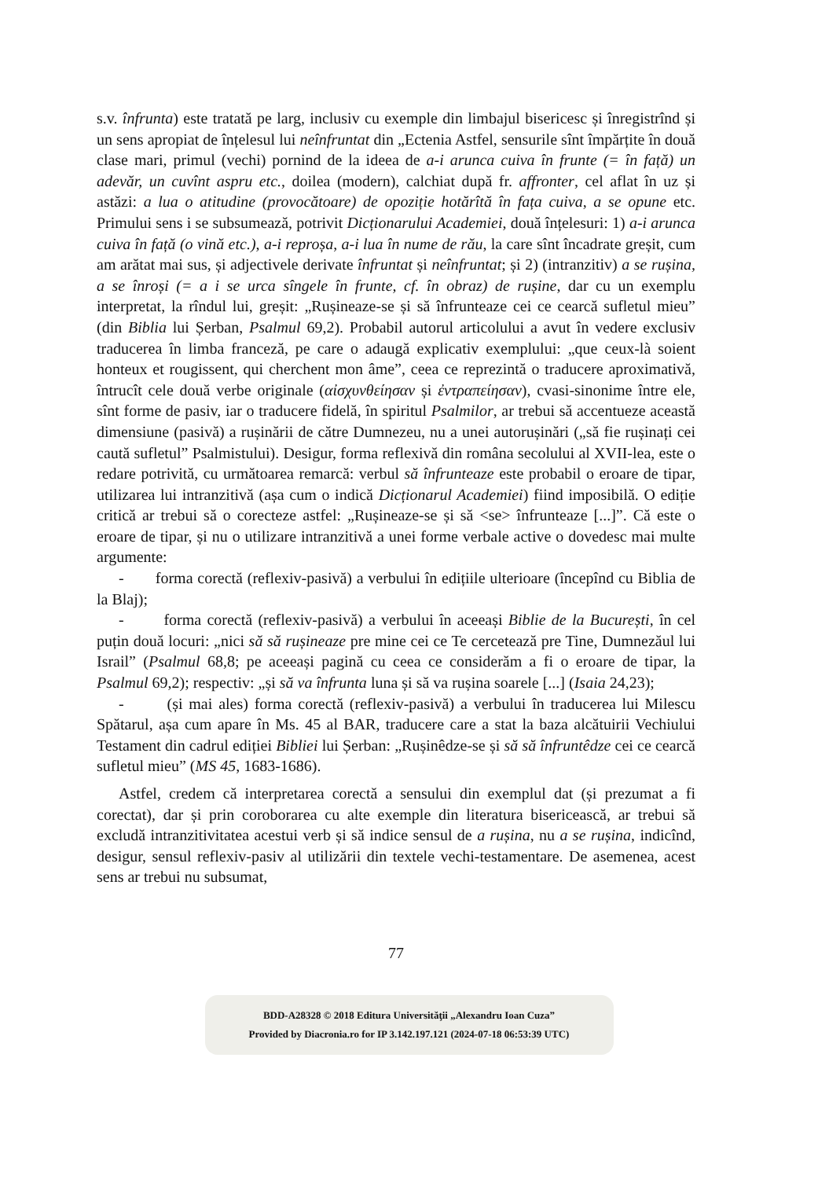s.v. înfrunta) este tratată pe larg, inclusiv cu exemple din limbajul bisericesc și înregistrînd și un sens apropiat de înțelesul lui neînfruntat din „Ectenia Astfel, sensurile sînt împărțite în două clase mari, primul (vechi) pornind de la ideea de a-i arunca cuiva în frunte (= în față) un adevăr, un cuvînt aspru etc., doilea (modern), calchiat după fr. affronter, cel aflat în uz și astăzi: a lua o atitudine (provocătoare) de opoziție hotărîtă în fața cuiva, a se opune etc. Primului sens i se subsumează, potrivit Dicționarului Academiei, două înțelesuri: 1) a-i arunca cuiva în față (o vină etc.), a-i reproșa, a-i lua în nume de rău, la care sînt încadrate greșit, cum am arătat mai sus, și adjectivele derivate înfruntat și neînfruntat; și 2) (intranzitiv) a se rușina, a se înroși (= a i se urca sîngele în frunte, cf. în obraz) de rușine, dar cu un exemplu interpretat, la rîndul lui, greșit: „Rușineaze-se și să înfrunteaze cei ce cearcă sufletul mieu” (din Biblia lui Șerban, Psalmul 69,2). Probabil autorul articolului a avut în vedere exclusiv traducerea în limba franceză, pe care o adaugă explicativ exemplului: „que ceux-là soient honteux et rougissent, qui cherchent mon âme”, ceea ce reprezintă o traducere aproximativă, întrucît cele două verbe originale (αἰσχυνθείησαν și ἐντραπείησαν), cvasi-sinonime între ele, sînt forme de pasiv, iar o traducere fidelă, în spiritul Psalmilor, ar trebui să accentueze această dimensiune (pasivă) a rușinării de către Dumnezeu, nu a unei autorușinări („să fie rușinați cei caută sufletul” Psalmistului). Desigur, forma reflexivă din româna secolului al XVII-lea, este o redare potrivită, cu următoarea remarcă: verbul să înfrunteaze este probabil o eroare de tipar, utilizarea lui intranzitivă (așa cum o indică Dicționarul Academiei) fiind imposibilă. O ediție critică ar trebui să o corecteze astfel: „Rușineaze-se și să <se> înfrunteaze [...]”. Că este o eroare de tipar, și nu o utilizare intranzitivă a unei forme verbale active o dovedesc mai multe argumente:
- forma corectă (reflexiv-pasivă) a verbului în edițiile ulterioare (începînd cu Biblia de la Blaj);
- forma corectă (reflexiv-pasivă) a verbului în aceeași Biblie de la București, în cel puțin două locuri: „nici să să rușineaze pre mine cei ce Te cercetează pre Tine, Dumnezăul lui Israil” (Psalmul 68,8; pe aceeași pagină cu ceea ce considerăm a fi o eroare de tipar, la Psalmul 69,2); respectiv: „și să va înfrunta luna și să va rușina soarele [...] (Isaia 24,23);
- (și mai ales) forma corectă (reflexiv-pasivă) a verbului în traducerea lui Milescu Spătarul, așa cum apare în Ms. 45 al BAR, traducere care a stat la baza alcătuirii Vechiului Testament din cadrul ediției Bibliei lui Șerban: „Rușinêdze-se și să să înfruntêdze cei ce cearcă sufletul mieu” (MS 45, 1683-1686).
Astfel, credem că interpretarea corectă a sensului din exemplul dat (și prezumat a fi corectat), dar și prin coroborarea cu alte exemple din literatura bisericească, ar trebui să excludă intranzitivitatea acestui verb și să indice sensul de a rușina, nu a se rușina, indicînd, desigur, sensul reflexiv-pasiv al utilizării din textele vechi-testamentare. De asemenea, acest sens ar trebui nu subsumat,
77
BDD-A28328 © 2018 Editura Universităţii „Alexandru Ioan Cuza”
Provided by Diacronia.ro for IP 3.142.197.121 (2024-07-18 06:53:39 UTC)